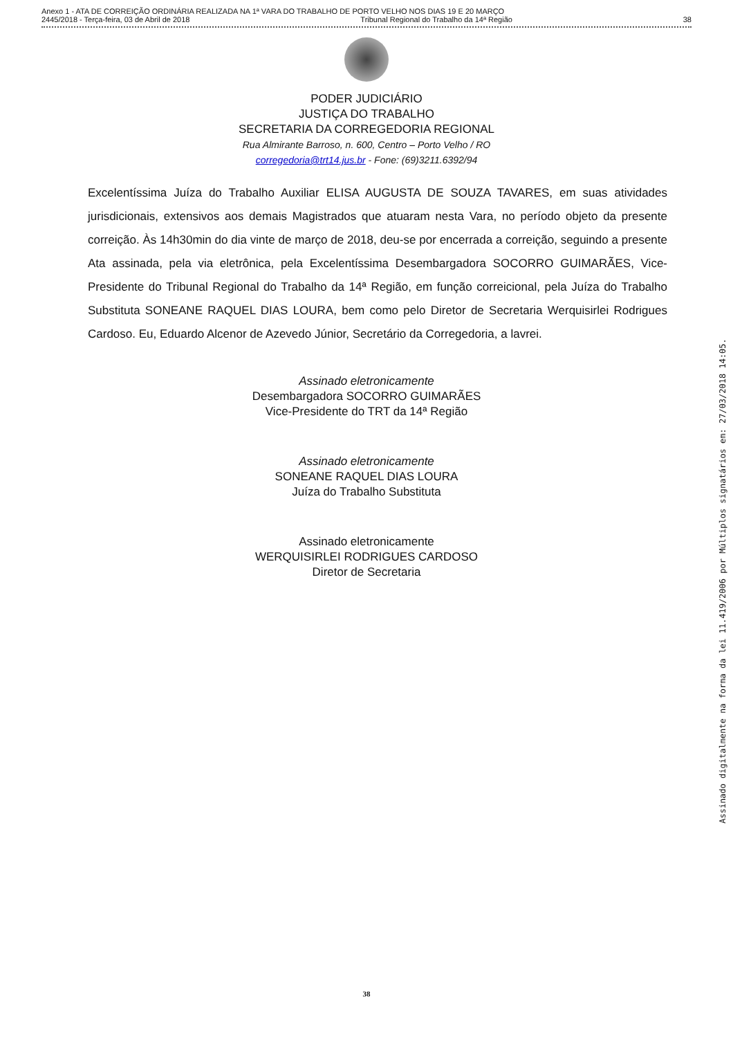Anexo 1 - ATA DE CORREIÇÃO ORDINÁRIA REALIZADA NA 1ª VARA DO TRABALHO DE PORTO VELHO NOS DIAS 19 E 20 MARÇO
2445/2018 - Terça-feira, 03 de Abril de 2018 Tribunal Regional do Trabalho da 14ª Região 38
PODER JUDICIÁRIO
JUSTIÇA DO TRABALHO
SECRETARIA DA CORREGEDORIA REGIONAL
Rua Almirante Barroso, n. 600, Centro – Porto Velho / RO
corregedoria@trt14.jus.br - Fone: (69)3211.6392/94
Excelentíssima Juíza do Trabalho Auxiliar ELISA AUGUSTA DE SOUZA TAVARES, em suas atividades jurisdicionais, extensivos aos demais Magistrados que atuaram nesta Vara, no período objeto da presente correição. Às 14h30min do dia vinte de março de 2018, deu-se por encerrada a correição, seguindo a presente Ata assinada, pela via eletrônica, pela Excelentíssima Desembargadora SOCORRO GUIMARÃES, Vice-Presidente do Tribunal Regional do Trabalho da 14ª Região, em função correicional, pela Juíza do Trabalho Substituta SONEANE RAQUEL DIAS LOURA, bem como pelo Diretor de Secretaria Werquisirlei Rodrigues Cardoso. Eu, Eduardo Alcenor de Azevedo Júnior, Secretário da Corregedoria, a lavrei.
Assinado eletronicamente
Desembargadora SOCORRO GUIMARÃES
Vice-Presidente do TRT da 14ª Região
Assinado eletronicamente
SONEANE RAQUEL DIAS LOURA
Juíza do Trabalho Substituta
Assinado eletronicamente
WERQUISIRLEI RODRIGUES CARDOSO
Diretor de Secretaria
Assinado digitalmente na forma da lei 11.419/2006 por Múltiplos signatários em: 27/03/2018 14:05.
38